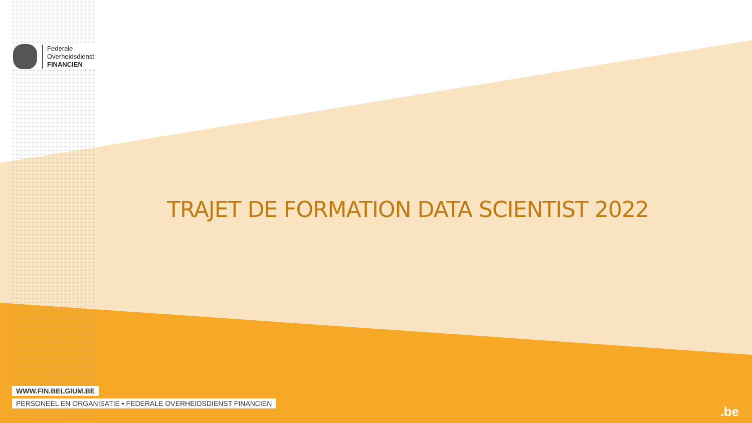Federale
Overheidsdienst
FINANCIEN
TRAJET DE FORMATION DATA SCIENTIST 2022
WWW.FIN.BELGIUM.BE
PERSONEEL EN ORGANISATIE • FEDERALE OVERHEIDSDIENST FINANCIEN
.be